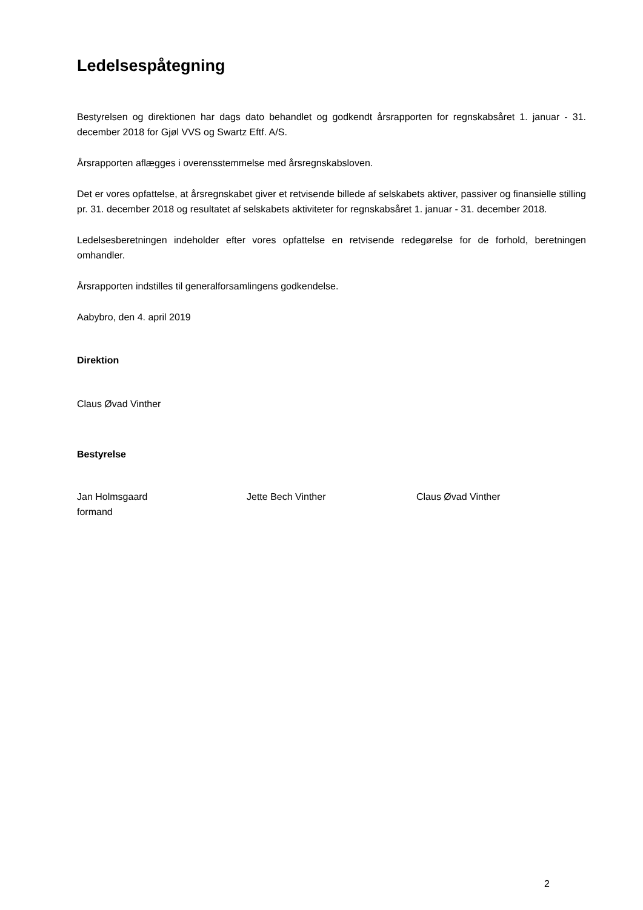Ledelsespåtegning
Bestyrelsen og direktionen har dags dato behandlet og godkendt årsrapporten for regnskabsåret 1. januar - 31. december 2018 for Gjøl VVS og Swartz Eftf. A/S.
Årsrapporten aflægges i overensstemmelse med årsregnskabsloven.
Det er vores opfattelse, at årsregnskabet giver et retvisende billede af selskabets aktiver, passiver og finansielle stilling pr. 31. december 2018 og resultatet af selskabets aktiviteter for regnskabsåret 1. januar - 31. december 2018.
Ledelsesberetningen indeholder efter vores opfattelse en retvisende redegørelse for de forhold, beretningen omhandler.
Årsrapporten indstilles til generalforsamlingens godkendelse.
Aabybro, den 4. april 2019
Direktion
Claus Øvad Vinther
Bestyrelse
Jan Holmsgaard
formand
Jette Bech Vinther Claus Øvad Vinther
2